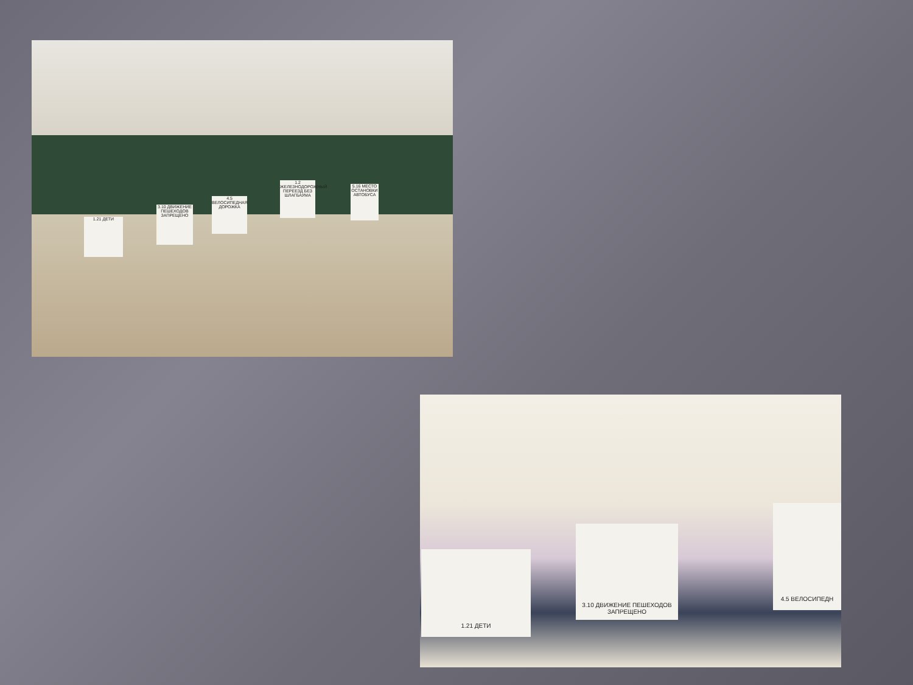1.21 ДЕТИ
3.10 ДВИЖЕНИЕ ПЕШЕХОДОВ ЗАПРЕЩЕНО
4.5 ВЕЛОСИПЕДНАЯ ДОРОЖКА
1.2 ЖЕЛЕЗНОДОРОЖНЫЙ ПЕРЕЕЗД БЕЗ ШЛАГБАУМА
5.16 МЕСТО ОСТАНОВКИ АВТОБУСА
1.21 ДЕТИ
3.10 ДВИЖЕНИЕ ПЕШЕХОДОВ ЗАПРЕЩЕНО
4.5 ВЕЛОСИПЕДН